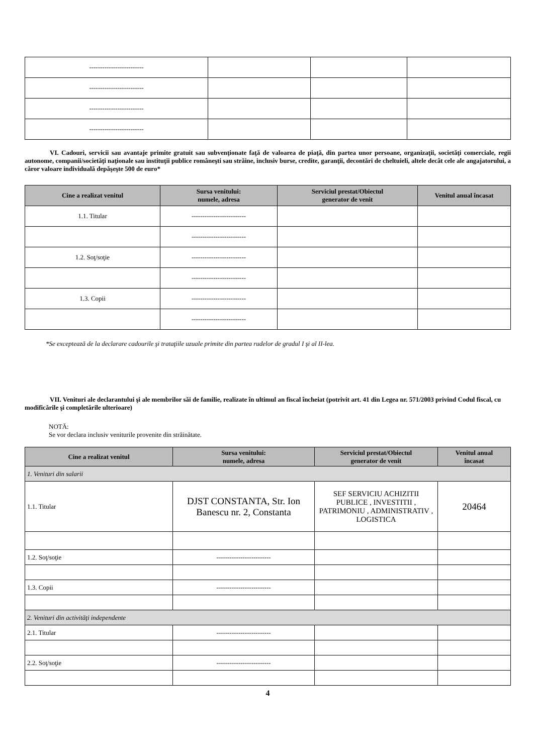| ------------------------- | | | |
| ------------------------- | | | |
| ------------------------- | | | |
| ------------------------- | | | |
VI. Cadouri, servicii sau avantaje primite gratuit sau subvenţionate faţă de valoarea de piaţă, din partea unor persoane, organizaţii, societăţi comerciale, regii autonome, companii/societăţi naţionale sau instituţii publice româneşti sau străine, inclusiv burse, credite, garanţii, decontări de cheltuieli, altele decât cele ale angajatorului, a căror valoare individuală depăşeşte 500 de euro*
| Cine a realizat venitul | Sursa venitului: numele, adresa | Serviciul prestat/Obiectul generator de venit | Venitul anual încasat |
| --- | --- | --- | --- |
| 1.1. Titular | ------------------------- | | |
| | ------------------------- | | |
| 1.2. Soţ/soţie | ------------------------- | | |
| | ------------------------- | | |
| 1.3. Copii | ------------------------- | | |
| | ------------------------- | | |
*Se exceptează de la declarare cadourile şi trataţiile uzuale primite din partea rudelor de gradul I şi al II-lea.
VII. Venituri ale declarantului şi ale membrilor săi de familie, realizate în ultimul an fiscal încheiat (potrivit art. 41 din Legea nr. 571/2003 privind Codul fiscal, cu modificările şi completările ulterioare)
NOTĂ:
Se vor declara inclusiv veniturile provenite din străinătate.
| Cine a realizat venitul | Sursa venitului: numele, adresa | Serviciul prestat/Obiectul generator de venit | Venitul anual încasat |
| --- | --- | --- | --- |
| 1. Venituri din salarii | | | |
| 1.1. Titular | DJST CONSTANTA, Str. Ion Banescu nr. 2, Constanta | SEF SERVICIU ACHIZITII PUBLICE , INVESTITII , PATRIMONIU , ADMINISTRATIV , LOGISTICA | 20464 |
| 1.2. Soţ/soţie | ------------------------- | | |
| 1.3. Copii | ------------------------- | | |
| 2. Venituri din activităţi independente | | | |
| 2.1. Titular | ------------------------- | | |
| 2.2. Soţ/soţie | ------------------------- | | |
4